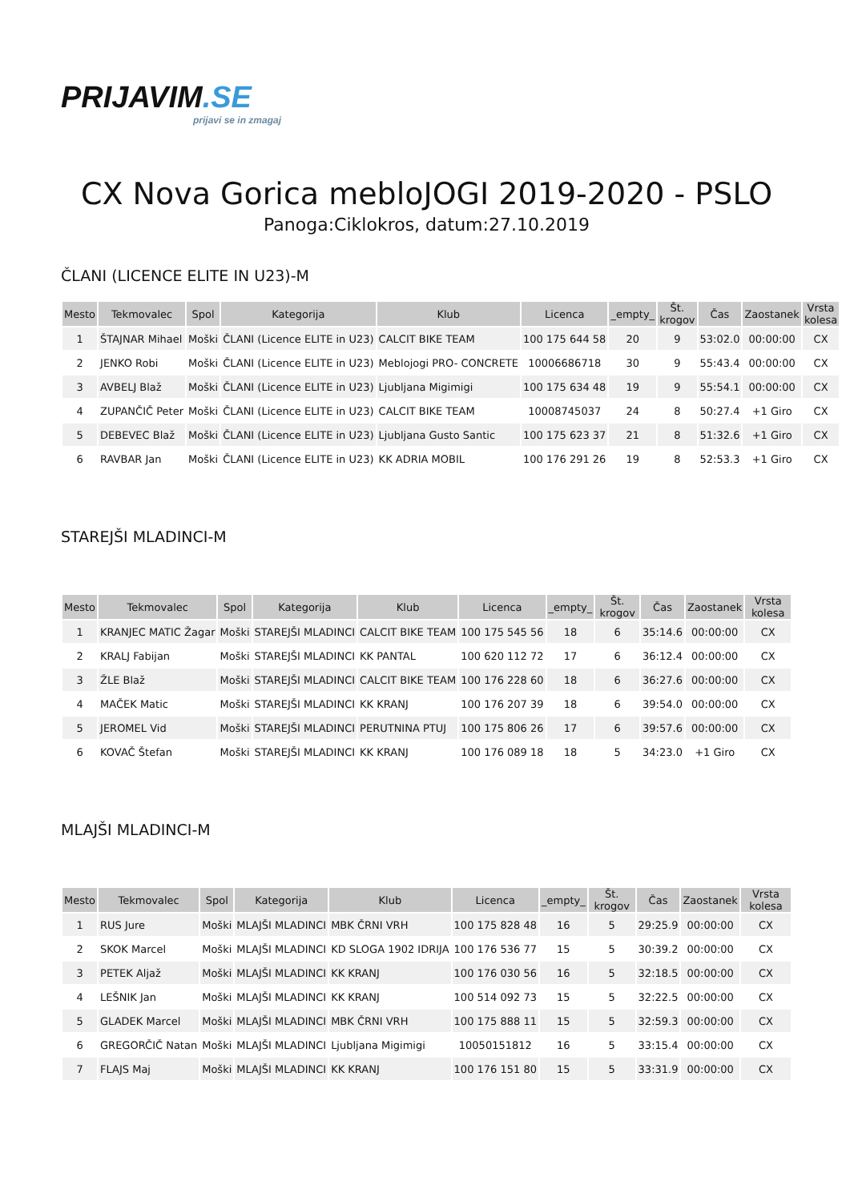PRIJAVIM.SE
prijavi se in zmagaj
CX Nova Gorica mebloJOGI 2019-2020 - PSLO
Panoga:Ciklokros, datum:27.10.2019
ČLANI (LICENCE ELITE IN U23)-M
| Mesto | Tekmovalec | Spol | Kategorija | Klub | Licenca | _empty_ | Št. krogov | Čas | Zaostanek | Vrsta kolesa |
| --- | --- | --- | --- | --- | --- | --- | --- | --- | --- | --- |
| 1 | ŠTAJNAR Mihael | Moški | ČLANI (Licence ELITE in U23) | CALCIT BIKE TEAM | 100 175 644 58 | 20 | 9 | 53:02.0 | 00:00:00 | CX |
| 2 | JENKO Robi | Moški | ČLANI (Licence ELITE in U23) | Meblojogi PRO- CONCRETE | 10006686718 | 30 | 9 | 55:43.4 | 00:00:00 | CX |
| 3 | AVBELJ Blaž | Moški | ČLANI (Licence ELITE in U23) | Ljubljana Migimigi | 100 175 634 48 | 19 | 9 | 55:54.1 | 00:00:00 | CX |
| 4 | ZUPANČIČ Peter | Moški | ČLANI (Licence ELITE in U23) | CALCIT BIKE TEAM | 10008745037 | 24 | 8 | 50:27.4 | +1 Giro | CX |
| 5 | DEBEVEC Blaž | Moški | ČLANI (Licence ELITE in U23) | Ljubljana Gusto Santic | 100 175 623 37 | 21 | 8 | 51:32.6 | +1 Giro | CX |
| 6 | RAVBAR Jan | Moški | ČLANI (Licence ELITE in U23) | KK ADRIA MOBIL | 100 176 291 26 | 19 | 8 | 52:53.3 | +1 Giro | CX |
STAREJŠI MLADINCI-M
| Mesto | Tekmovalec | Spol | Kategorija | Klub | Licenca | _empty_ | Št. krogov | Čas | Zaostanek | Vrsta kolesa |
| --- | --- | --- | --- | --- | --- | --- | --- | --- | --- | --- |
| 1 | KRANJEC MATIC Žagar | Moški | STAREJŠI MLADINCI | CALCIT BIKE TEAM | 100 175 545 56 | 18 | 6 | 35:14.6 | 00:00:00 | CX |
| 2 | KRALJ Fabijan | Moški | STAREJŠI MLADINCI | KK PANTAL | 100 620 112 72 | 17 | 6 | 36:12.4 | 00:00:00 | CX |
| 3 | ŽLE Blaž | Moški | STAREJŠI MLADINCI | CALCIT BIKE TEAM | 100 176 228 60 | 18 | 6 | 36:27.6 | 00:00:00 | CX |
| 4 | MAČEK Matic | Moški | STAREJŠI MLADINCI | KK KRANJ | 100 176 207 39 | 18 | 6 | 39:54.0 | 00:00:00 | CX |
| 5 | JEROMEL Vid | Moški | STAREJŠI MLADINCI | PERUTNINA PTUJ | 100 175 806 26 | 17 | 6 | 39:57.6 | 00:00:00 | CX |
| 6 | KOVAČ Štefan | Moški | STAREJŠI MLADINCI | KK KRANJ | 100 176 089 18 | 18 | 5 | 34:23.0 | +1 Giro | CX |
MLAJŠI MLADINCI-M
| Mesto | Tekmovalec | Spol | Kategorija | Klub | Licenca | _empty_ | Št. krogov | Čas | Zaostanek | Vrsta kolesa |
| --- | --- | --- | --- | --- | --- | --- | --- | --- | --- | --- |
| 1 | RUS Jure | Moški | MLAJŠI MLADINCI | MBK ČRNI VRH | 100 175 828 48 | 16 | 5 | 29:25.9 | 00:00:00 | CX |
| 2 | SKOK Marcel | Moški | MLAJŠI MLADINCI | KD SLOGA 1902 IDRIJA | 100 176 536 77 | 15 | 5 | 30:39.2 | 00:00:00 | CX |
| 3 | PETEK Aljaž | Moški | MLAJŠI MLADINCI | KK KRANJ | 100 176 030 56 | 16 | 5 | 32:18.5 | 00:00:00 | CX |
| 4 | LEŠNIK Jan | Moški | MLAJŠI MLADINCI | KK KRANJ | 100 514 092 73 | 15 | 5 | 32:22.5 | 00:00:00 | CX |
| 5 | GLADEK Marcel | Moški | MLAJŠI MLADINCI | MBK ČRNI VRH | 100 175 888 11 | 15 | 5 | 32:59.3 | 00:00:00 | CX |
| 6 | GREGORČIČ Natan | Moški | MLAJŠI MLADINCI | Ljubljana Migimigi | 10050151812 | 16 | 5 | 33:15.4 | 00:00:00 | CX |
| 7 | FLAJS Maj | Moški | MLAJŠI MLADINCI | KK KRANJ | 100 176 151 80 | 15 | 5 | 33:31.9 | 00:00:00 | CX |